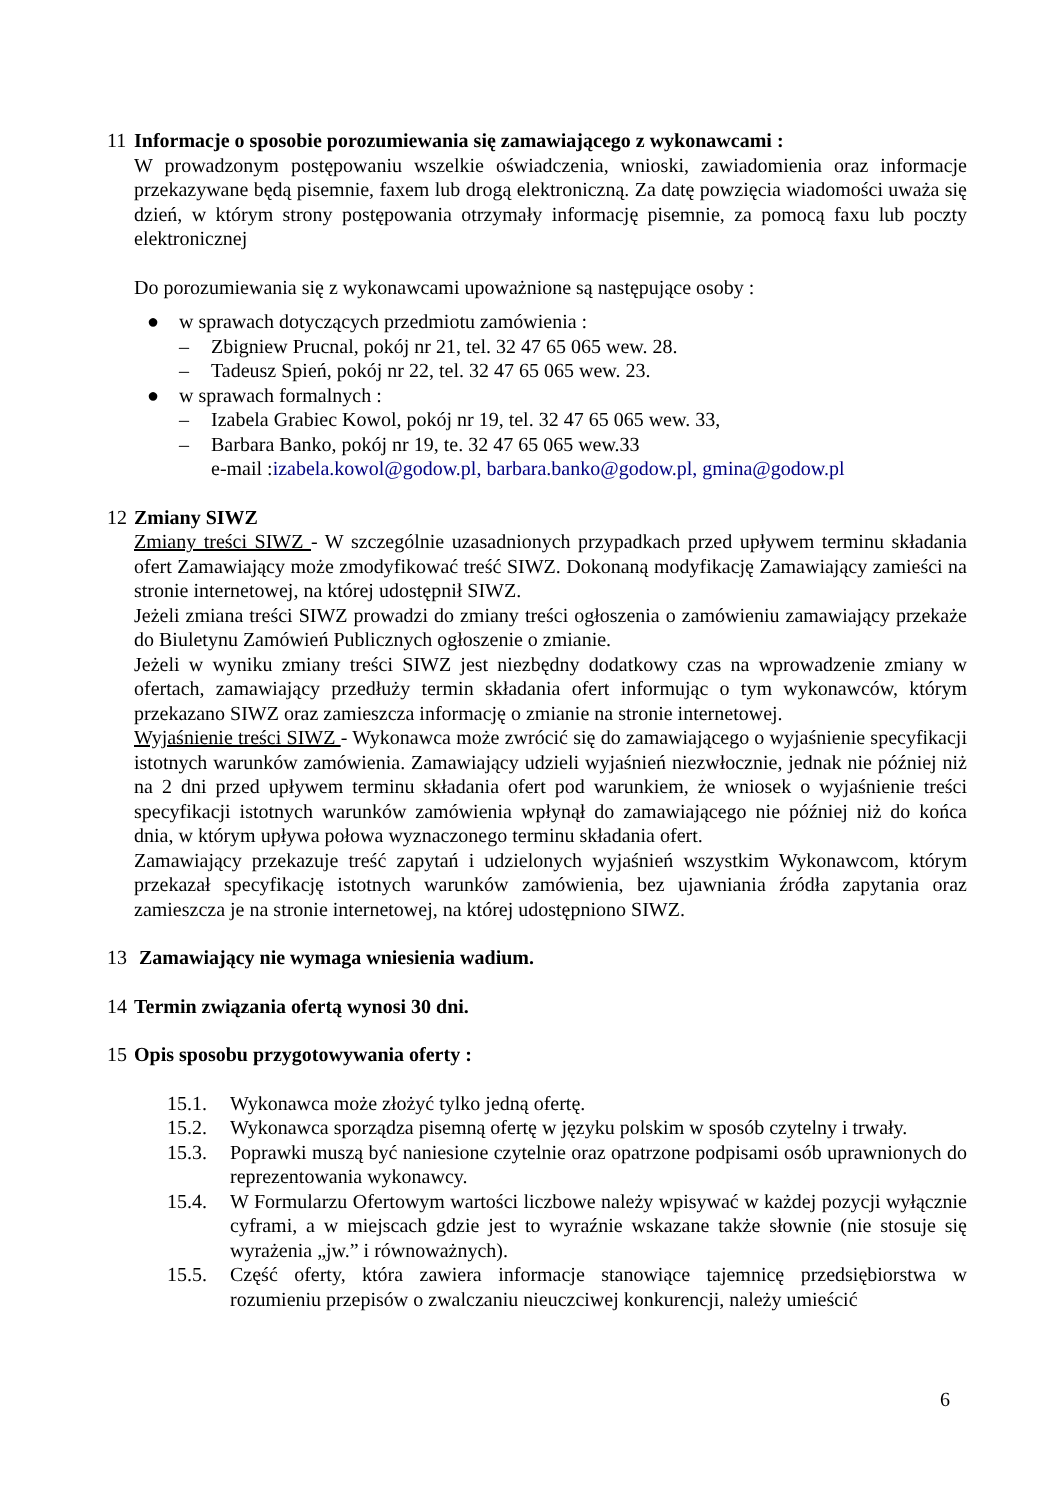11 Informacje o sposobie porozumiewania się zamawiającego z wykonawcami :
W prowadzonym postępowaniu wszelkie oświadczenia, wnioski, zawiadomienia oraz informacje przekazywane będą pisemnie, faxem lub drogą elektroniczną. Za datę powzięcia wiadomości uważa się dzień, w którym strony postępowania otrzymały informację pisemnie, za pomocą faxu lub poczty elektronicznej
Do porozumiewania się z wykonawcami upoważnione są następujące osoby :
● w sprawach dotyczących przedmiotu zamówienia :
– Zbigniew Prucnal, pokój nr 21, tel. 32 47 65 065 wew. 28.
– Tadeusz Spień, pokój nr 22, tel. 32 47 65 065 wew. 23.
● w sprawach formalnych :
– Izabela Grabiec Kowol, pokój nr 19, tel. 32 47 65 065 wew. 33,
– Barbara Banko, pokój nr 19, te. 32 47 65 065 wew.33
e-mail : izabela.kowol@godow.pl, barbara.banko@godow.pl, gmina@godow.pl
12 Zmiany SIWZ
Zmiany treści SIWZ - W szczególnie uzasadnionych przypadkach przed upływem terminu składania ofert Zamawiający może zmodyfikować treść SIWZ. Dokonaną modyfikację Zamawiający zamieści na stronie internetowej, na której udostępnił SIWZ.
Jeżeli zmiana treści SIWZ prowadzi do zmiany treści ogłoszenia o zamówieniu zamawiający przekaże do Biuletynu Zamówień Publicznych ogłoszenie o zmianie.
Jeżeli w wyniku zmiany treści SIWZ jest niezbędny dodatkowy czas na wprowadzenie zmiany w ofertach, zamawiający przedłuży termin składania ofert informując o tym wykonawców, którym przekazano SIWZ oraz zamieszcza informację o zmianie na stronie internetowej.
Wyjaśnienie treści SIWZ - Wykonawca może zwrócić się do zamawiającego o wyjaśnienie specyfikacji istotnych warunków zamówienia. Zamawiający udzieli wyjaśnień niezwłocznie, jednak nie później niż na 2 dni przed upływem terminu składania ofert pod warunkiem, że wniosek o wyjaśnienie treści specyfikacji istotnych warunków zamówienia wpłynął do zamawiającego nie później niż do końca dnia, w którym upływa połowa wyznaczonego terminu składania ofert.
Zamawiający przekazuje treść zapytań i udzielonych wyjaśnień wszystkim Wykonawcom, którym przekazał specyfikację istotnych warunków zamówienia, bez ujawniania źródła zapytania oraz zamieszcza je na stronie internetowej, na której udostępniono SIWZ.
13 Zamawiający nie wymaga wniesienia wadium.
14 Termin związania ofertą wynosi 30 dni.
15 Opis sposobu przygotowywania oferty :
15.1. Wykonawca może złożyć tylko jedną ofertę.
15.2. Wykonawca sporządza pisemną ofertę w języku polskim w sposób czytelny i trwały.
15.3. Poprawki muszą być naniesione czytelnie oraz opatrzone podpisami osób uprawnionych do reprezentowania wykonawcy.
15.4. W Formularzu Ofertowym wartości liczbowe należy wpisywać w każdej pozycji wyłącznie cyframi, a w miejscach gdzie jest to wyraźnie wskazane także słownie (nie stosuje się wyrażenia „jw.” i równoważnych).
15.5. Część oferty, która zawiera informacje stanowiące tajemnicę przedsiębiorstwa w rozumieniu przepisów o zwalczaniu nieuczciwej konkurencji, należy umieścić
6